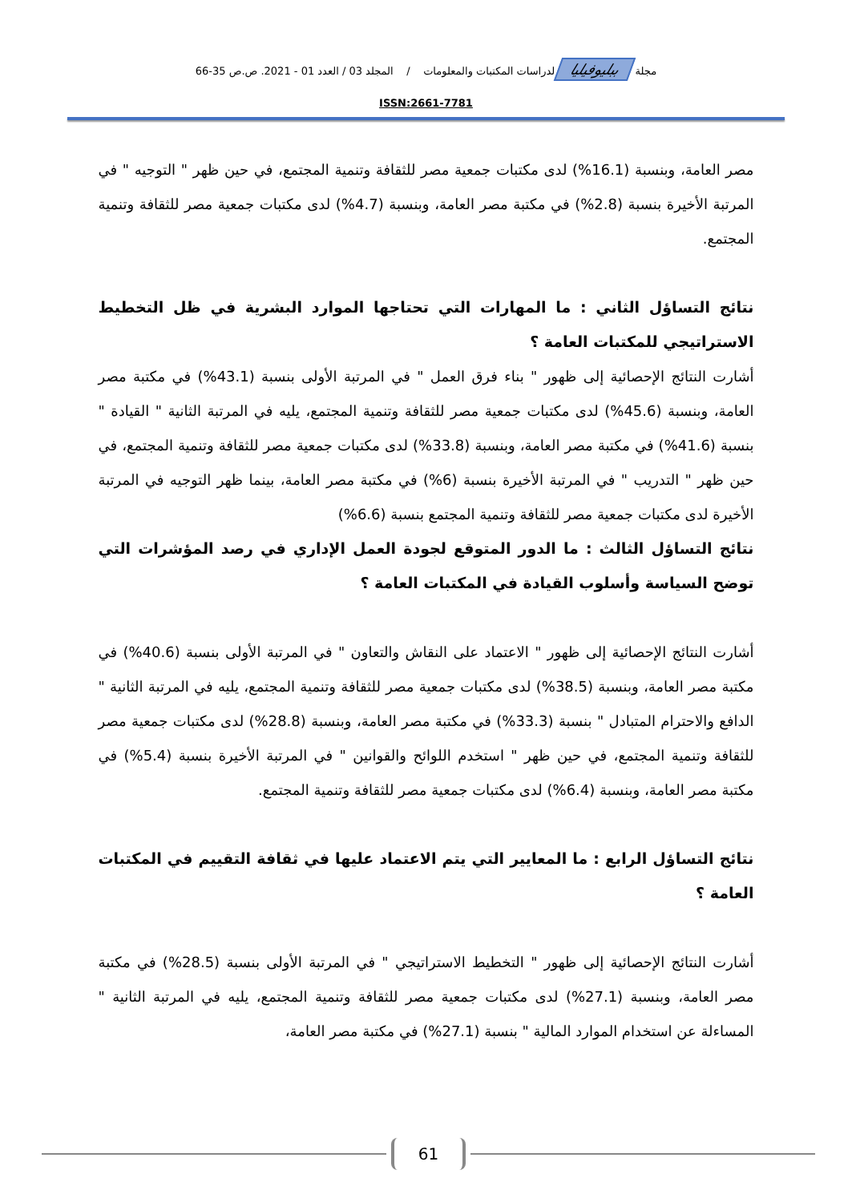مجلة ببليوفيليا لدراسات المكتبات والمعلومات / المجلد 03 / العدد 01 - 2021. ص.ص 35-66
ISSN:2661-7781
مصر العامة، وبنسبة (16.1%) لدى مكتبات جمعية مصر للثقافة وتنمية المجتمع، في حين ظهر " التوجيه " في المرتبة الأخيرة بنسبة (2.8%) في مكتبة مصر العامة، وبنسبة (4.7%) لدى مكتبات جمعية مصر للثقافة وتنمية المجتمع.
نتائج التساؤل الثاني : ما المهارات التي تحتاجها الموارد البشرية في ظل التخطيط الاستراتيجي للمكتبات العامة ؟
أشارت النتائج الإحصائية إلى ظهور " بناء فرق العمل " في المرتبة الأولى بنسبة (43.1%) في مكتبة مصر العامة، وبنسبة (45.6%) لدى مكتبات جمعية مصر للثقافة وتنمية المجتمع، يليه في المرتبة الثانية " القيادة " بنسبة (41.6%) في مكتبة مصر العامة، وبنسبة (33.8%) لدى مكتبات جمعية مصر للثقافة وتنمية المجتمع، في حين ظهر " التدريب " في المرتبة الأخيرة بنسبة (6%) في مكتبة مصر العامة، بينما ظهر التوجيه في المرتبة الأخيرة لدى مكتبات جمعية مصر للثقافة وتنمية المجتمع بنسبة (6.6%)
نتائج التساؤل الثالث : ما الدور المتوقع لجودة العمل الإداري في رصد المؤشرات التي توضح السياسة وأسلوب القيادة في المكتبات العامة ؟
أشارت النتائج الإحصائية إلى ظهور " الاعتماد على النقاش والتعاون " في المرتبة الأولى بنسبة (40.6%) في مكتبة مصر العامة، وبنسبة (38.5%) لدى مكتبات جمعية مصر للثقافة وتنمية المجتمع، يليه في المرتبة الثانية " الدافع والاحترام المتبادل " بنسبة (33.3%) في مكتبة مصر العامة، وبنسبة (28.8%) لدى مكتبات جمعية مصر للثقافة وتنمية المجتمع، في حين ظهر " استخدم اللوائح والقوانين " في المرتبة الأخيرة بنسبة (5.4%) في مكتبة مصر العامة، وبنسبة (6.4%) لدى مكتبات جمعية مصر للثقافة وتنمية المجتمع.
نتائج التساؤل الرابع : ما المعايير التي يتم الاعتماد عليها في ثقافة التقييم في المكتبات العامة ؟
أشارت النتائج الإحصائية إلى ظهور " التخطيط الاستراتيجي " في المرتبة الأولى بنسبة (28.5%) في مكتبة مصر العامة، وبنسبة (27.1%) لدى مكتبات جمعية مصر للثقافة وتنمية المجتمع، يليه في المرتبة الثانية " المساءلة عن استخدام الموارد المالية " بنسبة (27.1%) في مكتبة مصر العامة،
61